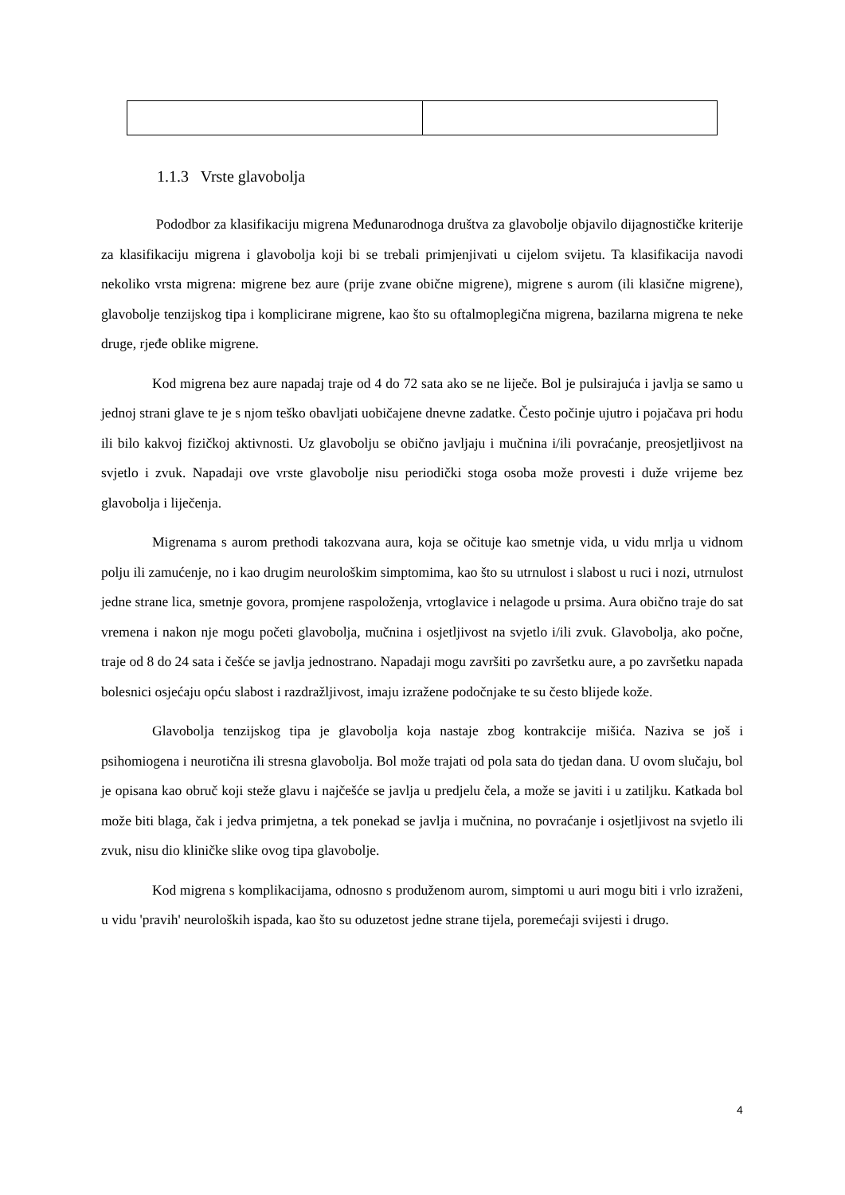1.1.3 Vrste glavobolja
Pododbor za klasifikaciju migrena Međunarodnoga društva za glavobolje objavilo dijagnostičke kriterije za klasifikaciju migrena i glavobolja koji bi se trebali primjenjivati u cijelom svijetu. Ta klasifikacija navodi nekoliko vrsta migrena: migrene bez aure (prije zvane obične migrene), migrene s aurom (ili klasične migrene), glavobolje tenzijskog tipa i komplicirane migrene, kao što su oftalmoplegična migrena, bazilarna migrena te neke druge, rjeđe oblike migrene.
Kod migrena bez aure napadaj traje od 4 do 72 sata ako se ne liječe. Bol je pulsirajuća i javlja se samo u jednoj strani glave te je s njom teško obavljati uobičajene dnevne zadatke. Često počinje ujutro i pojačava pri hodu ili bilo kakvoj fizičkoj aktivnosti. Uz glavobolju se obično javljaju i mučnina i/ili povraćanje, preosjetljivost na svjetlo i zvuk. Napadaji ove vrste glavobolje nisu periodički stoga osoba može provesti i duže vrijeme bez glavobolja i liječenja.
Migrenama s aurom prethodi takozvana aura, koja se očituje kao smetnje vida, u vidu mrlja u vidnom polju ili zamućenje, no i kao drugim neurološkim simptomima, kao što su utrnulost i slabost u ruci i nozi, utrnulost jedne strane lica, smetnje govora, promjene raspoloženja, vrtoglavice i nelagode u prsima. Aura obično traje do sat vremena i nakon nje mogu početi glavobolja, mučnina i osjetljivost na svjetlo i/ili zvuk. Glavobolja, ako počne, traje od 8 do 24 sata i češće se javlja jednostrano. Napadaji mogu završiti po završetku aure, a po završetku napada bolesnici osjećaju opću slabost i razdražljivost, imaju izražene podočnjake te su često blijede kože.
Glavobolja tenzijskog tipa je glavobolja koja nastaje zbog kontrakcije mišića. Naziva se još i psihomiogena i neurotična ili stresna glavobolja. Bol može trajati od pola sata do tjedan dana. U ovom slučaju, bol je opisana kao obruč koji steže glavu i najčešće se javlja u predjelu čela, a može se javiti i u zatiljku. Katkada bol može biti blaga, čak i jedva primjetna, a tek ponekad se javlja i mučnina, no povraćanje i osjetljivost na svjetlo ili zvuk, nisu dio kliničke slike ovog tipa glavobolje.
Kod migrena s komplikacijama, odnosno s produženom aurom, simptomi u auri mogu biti i vrlo izraženi, u vidu 'pravih' neuroloških ispada, kao što su oduzetost jedne strane tijela, poremećaji svijesti i drugo.
4